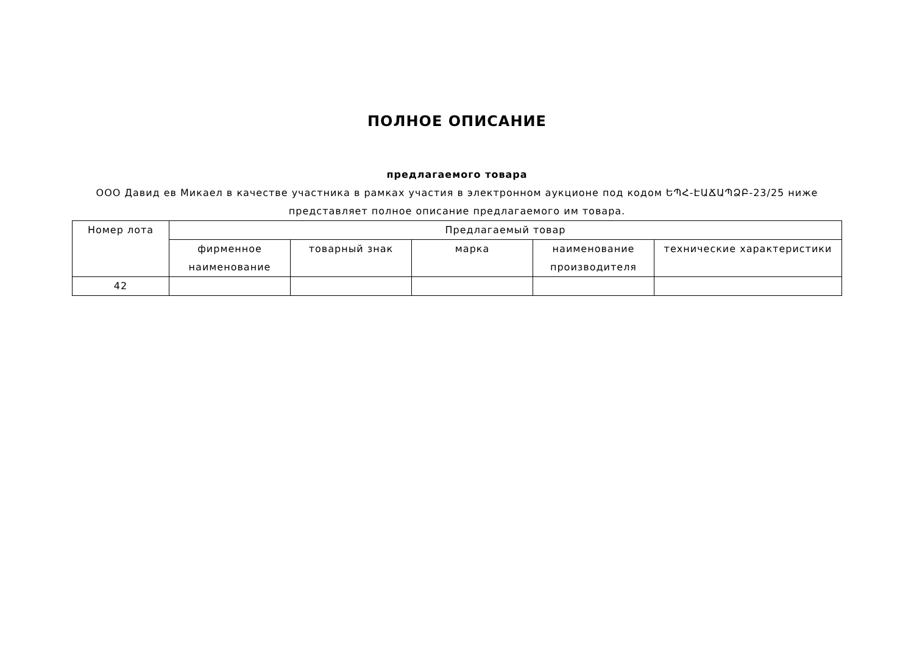ПОЛНОЕ ОПИСАНИЕ
предлагаемого товара
ООО Давид ев Микаел в качестве участника в рамках участия в электронном аукционе под кодом ԵՊՀ-ԷԱՃԱՊՁԲ-23/25 ниже представляет полное описание предлагаемого им товара.
| Номер лота | Предлагаемый товар | | | | |
| --- | --- | --- | --- | --- | --- |
| | фирменное наименование | товарный знак | марка | наименование производителя | технические характеристики |
| 42 | | | | | |